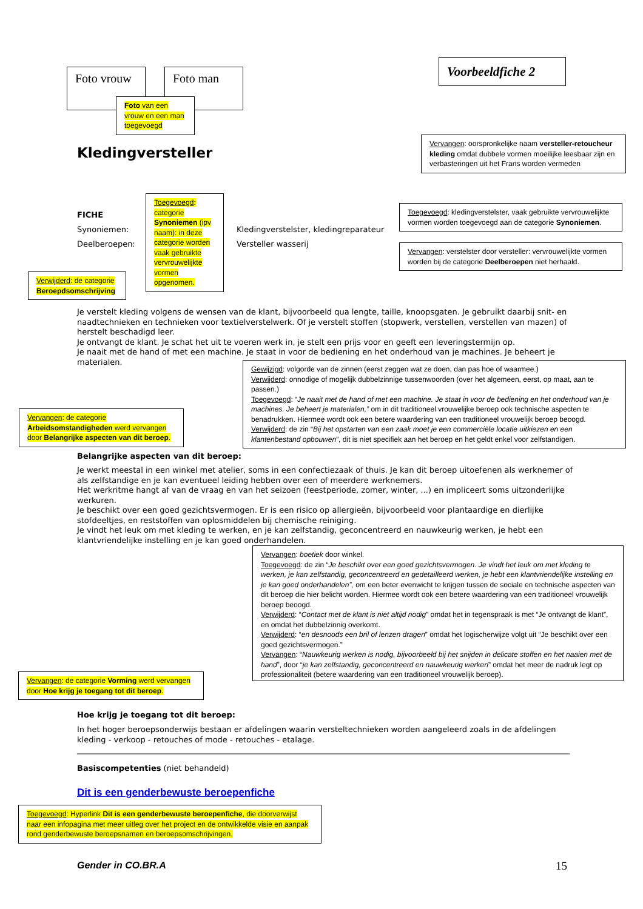Foto vrouw
Foto man
Foto van een vrouw en een man toegevoegd
Voorbeeldfiche 2
Vervangen: oorspronkelijke naam versteller-retoucheur kleding omdat dubbele vormen moeilijke leesbaar zijn en verbasteringen uit het Frans worden vermeden
Kledingversteller
Toegevoegd: categorie Synoniemen (ipv naam): in deze categorie worden vaak gebruikte vervrouwelijkte vormen opgenomen.
FICHE
Synoniemen:
Deelberoepen:
Kledingverstelster, kledingreparateur
Versteller wasserij
Toegevoegd: kledingverstelster, vaak gebruikte vervrouwelijkte vormen worden toegevoegd aan de categorie Synoniemen.
Vervangen: verstelster door versteller: vervrouwelijkte vormen worden bij de categorie Deelberoepen niet herhaald.
Verwijderd: de categorie Beroepdsomschrijving
Je verstelt kleding volgens de wensen van de klant, bijvoorbeeld qua lengte, taille, knoopsgaten. Je gebruikt daarbij snit- en naadtechnieken en technieken voor textielverstelwerk. Of je verstelt stoffen (stopwerk, verstellen, verstellen van mazen) of herstelt beschadigd leer.
Je ontvangt de klant. Je schat het uit te voeren werk in, je stelt een prijs voor en geeft een leveringstermijn op.
Je naait met de hand of met een machine. Je staat in voor de bediening en het onderhoud van je machines. Je beheert je materialen.
Gewijzigd: volgorde van de zinnen (eerst zeggen wat ze doen, dan pas hoe of waarmee.)
Verwijderd: onnodige of mogelijk dubbelzinnige tussenwoorden (over het algemeen, eerst, op maat, aan te passen.)
Toegevoegd: “Je naait met de hand of met een machine. Je staat in voor de bediening en het onderhoud van je machines. Je beheert je materialen,” om in dit traditioneel vrouwelijke beroep ook technische aspecten te benadrukken. Hiermee wordt ook een betere waardering van een traditioneel vrouwelijk beroep beoogd.
Verwijderd: de zin “Bij het opstarten van een zaak moet je een commerciële locatie uitkiezen en een klantenbestand opbouwen”, dit is niet specifiek aan het beroep en het geldt enkel voor zelfstandigen.
Vervangen: de categorie Arbeidsomstandigheden werd vervangen door Belangrijke aspecten van dit beroep.
Belangrijke aspecten van dit beroep:
Je werkt meestal in een winkel met atelier, soms in een confectiezaak of thuis. Je kan dit beroep uitoefenen als werknemer of als zelfstandige en je kan eventueel leiding hebben over een of meerdere werknemers.
Het werkritme hangt af van de vraag en van het seizoen (feestperiode, zomer, winter, ...) en impliceert soms uitzonderlijke werkuren.
Je beschikt over een goed gezichtsvermogen. Er is een risico op allergieën, bijvoorbeeld voor plantaardige en dierlijke stofdeeltjes, en reststoffen van oplosmiddelen bij chemische reiniging.
Je vindt het leuk om met kleding te werken, en je kan zelfstandig, geconcentreerd en nauwkeurig werken, je hebt een klantvriendelijke instelling en je kan goed onderhandelen.
Vervangen: boetiek door winkel.
Toegevoegd: de zin “Je beschikt over een goed gezichtsvermogen. Je vindt het leuk om met kleding te werken, je kan zelfstandig, geconcentreerd en gedetailleerd werken, je hebt een klantvriendelijke instelling en je kan goed onderhandelen”, om een beter evenwicht te krijgen tussen de sociale en technische aspecten van dit beroep die hier belicht worden. Hiermee wordt ook een betere waardering van een traditioneel vrouwelijk beroep beoogd.
Verwijderd: “Contact met de klant is niet altijd nodig” omdat het in tegenspraak is met “Je ontvangt de klant”, en omdat het dubbelzinnig overkomt.
Verwijderd: “en desnoods een bril of lenzen dragen” omdat het logischerwijze volgt uit “Je beschikt over een goed gezichtsvermogen.”
Vervangen: “Nauwkeurig werken is nodig, bijvoorbeeld bij het snijden in delicate stoffen en het naaien met de hand”, door “je kan zelfstandig, geconcentreerd en nauwkeurig werken” omdat het meer de nadruk legt op professionaliteit (betere waardering van een traditioneel vrouwelijk beroep).
Vervangen: de categorie Vorming werd vervangen door Hoe krijg je toegang tot dit beroep.
Hoe krijg je toegang tot dit beroep:
In het hoger beroepsonderwijs bestaan er afdelingen waarin versteltechnieken worden aangeleerd zoals in de afdelingen kleding - verkoop - retouches of mode - retouches - etalage.
Basiscompetenties (niet behandeld)
Dit is een genderbewuste beroepenfiche
Toegevoegd: Hyperlink Dit is een genderbewuste beroepenfiche, die doorverwijst naar een infopagina met meer uitleg over het project en de ontwikkelde visie en aanpak rond genderbewuste beroepsnamen en beroepsomschrijvingen.
Gender in CO.BR.A 15